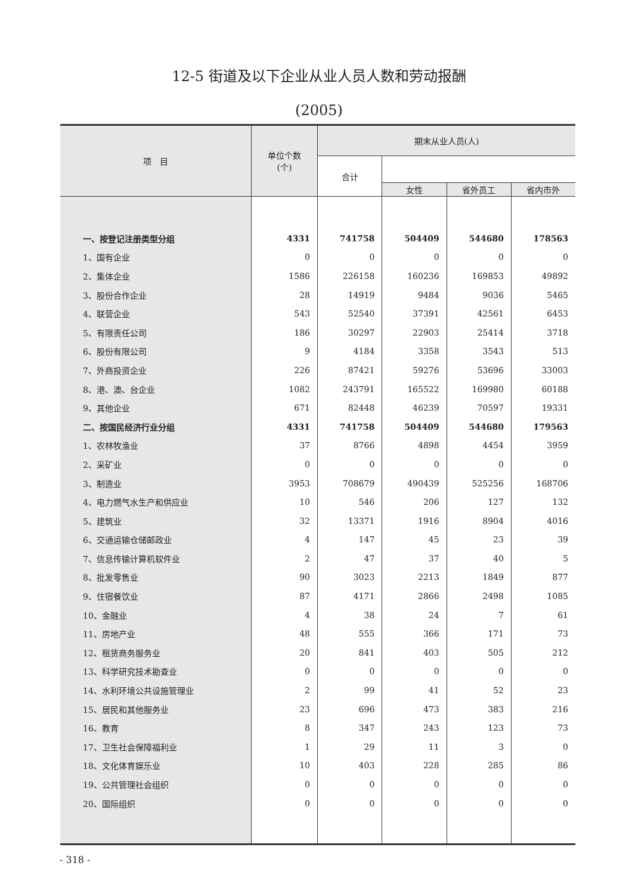12-5 街道及以下企业从业人员人数和劳动报酬
(2005)
| 项 目 | 单位个数 (个) | 期末从业人员(人) | | | |
| --- | --- | --- | --- | --- | --- |
| | | 合计 | | | |
| | | | 女性 | 省外员工 | 省内市外 |
| 一、按登记注册类型分组 | 4331 | 741758 | 504409 | 544680 | 178563 |
| 1、国有企业 | 0 | 0 | 0 | 0 | 0 |
| 2、集体企业 | 1586 | 226158 | 160236 | 169853 | 49892 |
| 3、股份合作企业 | 28 | 14919 | 9484 | 9036 | 5465 |
| 4、联营企业 | 543 | 52540 | 37391 | 42561 | 6453 |
| 5、有限责任公司 | 186 | 30297 | 22903 | 25414 | 3718 |
| 6、股份有限公司 | 9 | 4184 | 3358 | 3543 | 513 |
| 7、外商投资企业 | 226 | 87421 | 59276 | 53696 | 33003 |
| 8、港、澳、台企业 | 1082 | 243791 | 165522 | 169980 | 60188 |
| 9、其他企业 | 671 | 82448 | 46239 | 70597 | 19331 |
| 二、按国民经济行业分组 | 4331 | 741758 | 504409 | 544680 | 179563 |
| 1、农林牧渔业 | 37 | 8766 | 4898 | 4454 | 3959 |
| 2、采矿业 | 0 | 0 | 0 | 0 | 0 |
| 3、制造业 | 3953 | 708679 | 490439 | 525256 | 168706 |
| 4、电力燃气水生产和供应业 | 10 | 546 | 206 | 127 | 132 |
| 5、建筑业 | 32 | 13371 | 1916 | 8904 | 4016 |
| 6、交通运输仓储邮政业 | 4 | 147 | 45 | 23 | 39 |
| 7、信息传输计算机软件业 | 2 | 47 | 37 | 40 | 5 |
| 8、批发零售业 | 90 | 3023 | 2213 | 1849 | 877 |
| 9、住宿餐饮业 | 87 | 4171 | 2866 | 2498 | 1085 |
| 10、金融业 | 4 | 38 | 24 | 7 | 61 |
| 11、房地产业 | 48 | 555 | 366 | 171 | 73 |
| 12、租赁商务服务业 | 20 | 841 | 403 | 505 | 212 |
| 13、科学研究技术勘查业 | 0 | 0 | 0 | 0 | 0 |
| 14、水利环境公共设施管理业 | 2 | 99 | 41 | 52 | 23 |
| 15、居民和其他服务业 | 23 | 696 | 473 | 383 | 216 |
| 16、教育 | 8 | 347 | 243 | 123 | 73 |
| 17、卫生社会保障福利业 | 1 | 29 | 11 | 3 | 0 |
| 18、文化体育娱乐业 | 10 | 403 | 228 | 285 | 86 |
| 19、公共管理社会组织 | 0 | 0 | 0 | 0 | 0 |
| 20、国际组织 | 0 | 0 | 0 | 0 | 0 |
- 318 -